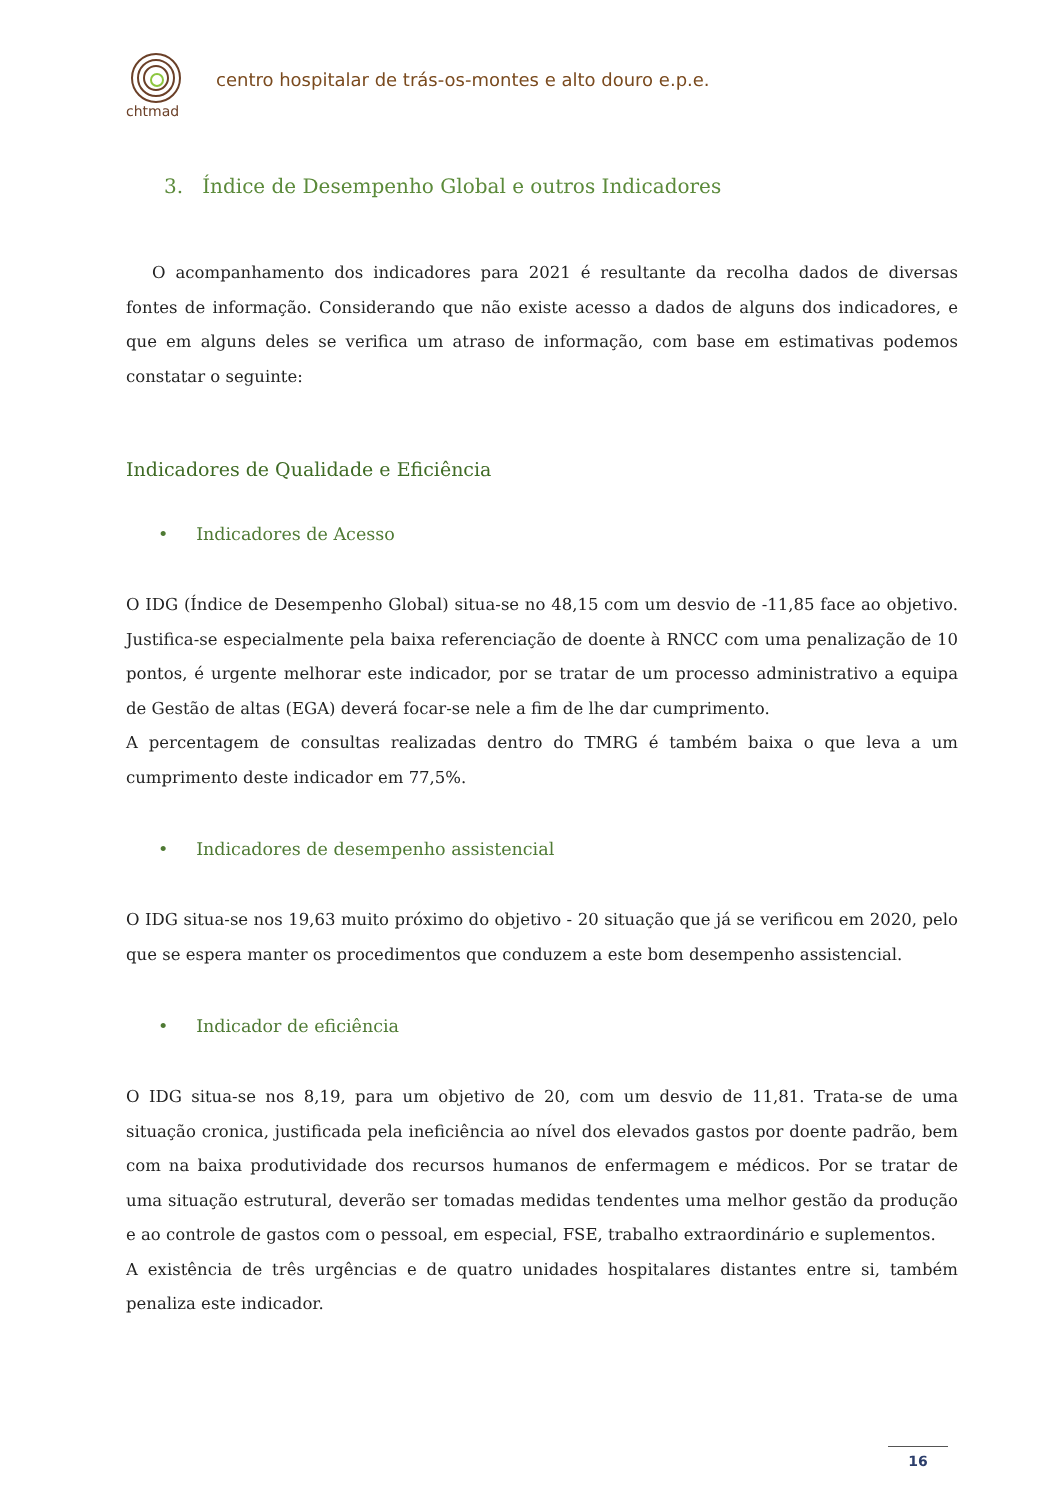chtmad
centro hospitalar de trás-os-montes e alto douro e.p.e.
3. Índice de Desempenho Global e outros Indicadores
O acompanhamento dos indicadores para 2021 é resultante da recolha dados de diversas fontes de informação. Considerando que não existe acesso a dados de alguns dos indicadores, e que em alguns deles se verifica um atraso de informação, com base em estimativas podemos constatar o seguinte:
Indicadores de Qualidade e Eficiência
• Indicadores de Acesso
O IDG (Índice de Desempenho Global) situa-se no 48,15 com um desvio de -11,85 face ao objetivo. Justifica-se especialmente pela baixa referenciação de doente à RNCC com uma penalização de 10 pontos, é urgente melhorar este indicador, por se tratar de um processo administrativo a equipa de Gestão de altas (EGA) deverá focar-se nele a fim de lhe dar cumprimento.
A percentagem de consultas realizadas dentro do TMRG é também baixa o que leva a um cumprimento deste indicador em 77,5%.
• Indicadores de desempenho assistencial
O IDG situa-se nos 19,63 muito próximo do objetivo - 20 situação que já se verificou em 2020, pelo que se espera manter os procedimentos que conduzem a este bom desempenho assistencial.
• Indicador de eficiência
O IDG situa-se nos 8,19, para um objetivo de 20, com um desvio de 11,81. Trata-se de uma situação cronica, justificada pela ineficiência ao nível dos elevados gastos por doente padrão, bem com na baixa produtividade dos recursos humanos de enfermagem e médicos. Por se tratar de uma situação estrutural, deverão ser tomadas medidas tendentes uma melhor gestão da produção e ao controle de gastos com o pessoal, em especial, FSE, trabalho extraordinário e suplementos.
A existência de três urgências e de quatro unidades hospitalares distantes entre si, também penaliza este indicador.
16